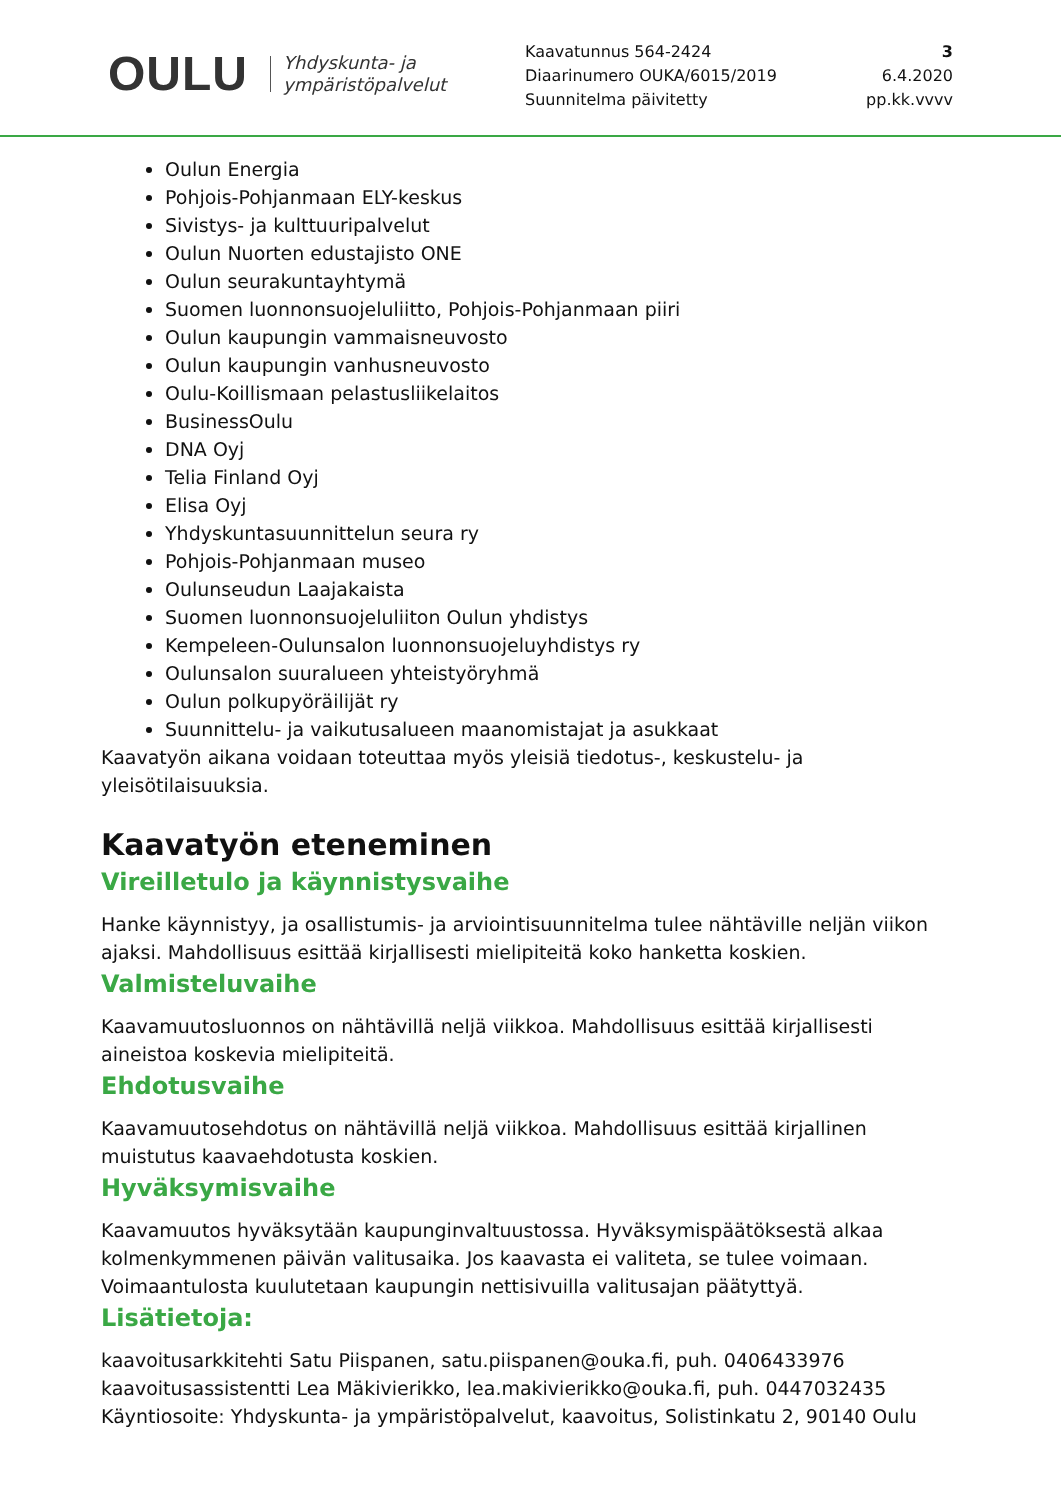OULU Yhdyskunta- ja
ympäristöpalvelut
Kaavatunnus 564-2424
Diaarinumero OUKA/6015/2019
Suunnitelma päivitetty
3
6.4.2020
pp.kk.vvvv
Oulun Energia
Pohjois-Pohjanmaan ELY-keskus
Sivistys- ja kulttuuripalvelut
Oulun Nuorten edustajisto ONE
Oulun seurakuntayhtymä
Suomen luonnonsuojeluliitto, Pohjois-Pohjanmaan piiri
Oulun kaupungin vammaisneuvosto
Oulun kaupungin vanhusneuvosto
Oulu-Koillismaan pelastusliikelaitos
BusinessOulu
DNA Oyj
Telia Finland Oyj
Elisa Oyj
Yhdyskuntasuunnittelun seura ry
Pohjois-Pohjanmaan museo
Oulunseudun Laajakaista
Suomen luonnonsuojeluliiton Oulun yhdistys
Kempeleen-Oulunsalon luonnonsuojeluyhdistys ry
Oulunsalon suuralueen yhteistyöryhmä
Oulun polkupyöräilijät ry
Suunnittelu- ja vaikutusalueen maanomistajat ja asukkaat
Kaavatyön aikana voidaan toteuttaa myös yleisiä tiedotus-, keskustelu- ja yleisötilaisuuksia.
Kaavatyön eteneminen
Vireilletulo ja käynnistysvaihe
Hanke käynnistyy, ja osallistumis- ja arviointisuunnitelma tulee nähtäville neljän viikon ajaksi. Mahdollisuus esittää kirjallisesti mielipiteitä koko hanketta koskien.
Valmisteluvaihe
Kaavamuutosluonnos on nähtävillä neljä viikkoa. Mahdollisuus esittää kirjallisesti aineistoa koskevia mielipiteitä.
Ehdotusvaihe
Kaavamuutosehdotus on nähtävillä neljä viikkoa. Mahdollisuus esittää kirjallinen muistutus kaavaehdotusta koskien.
Hyväksymisvaihe
Kaavamuutos hyväksytään kaupunginvaltuustossa. Hyväksymispäätöksestä alkaa kolmenkymmenen päivän valitusaika. Jos kaavasta ei valiteta, se tulee voimaan. Voimaantulosta kuulutetaan kaupungin nettisivuilla valitusajan päätyttyä.
Lisätietoja:
kaavoitusarkkitehti Satu Piispanen, satu.piispanen@ouka.fi, puh. 0406433976
kaavoitusassistentti Lea Mäkivierikko, lea.makivierikko@ouka.fi, puh. 0447032435
Käyntiosoite: Yhdyskunta- ja ympäristöpalvelut, kaavoitus, Solistinkatu 2, 90140 Oulu